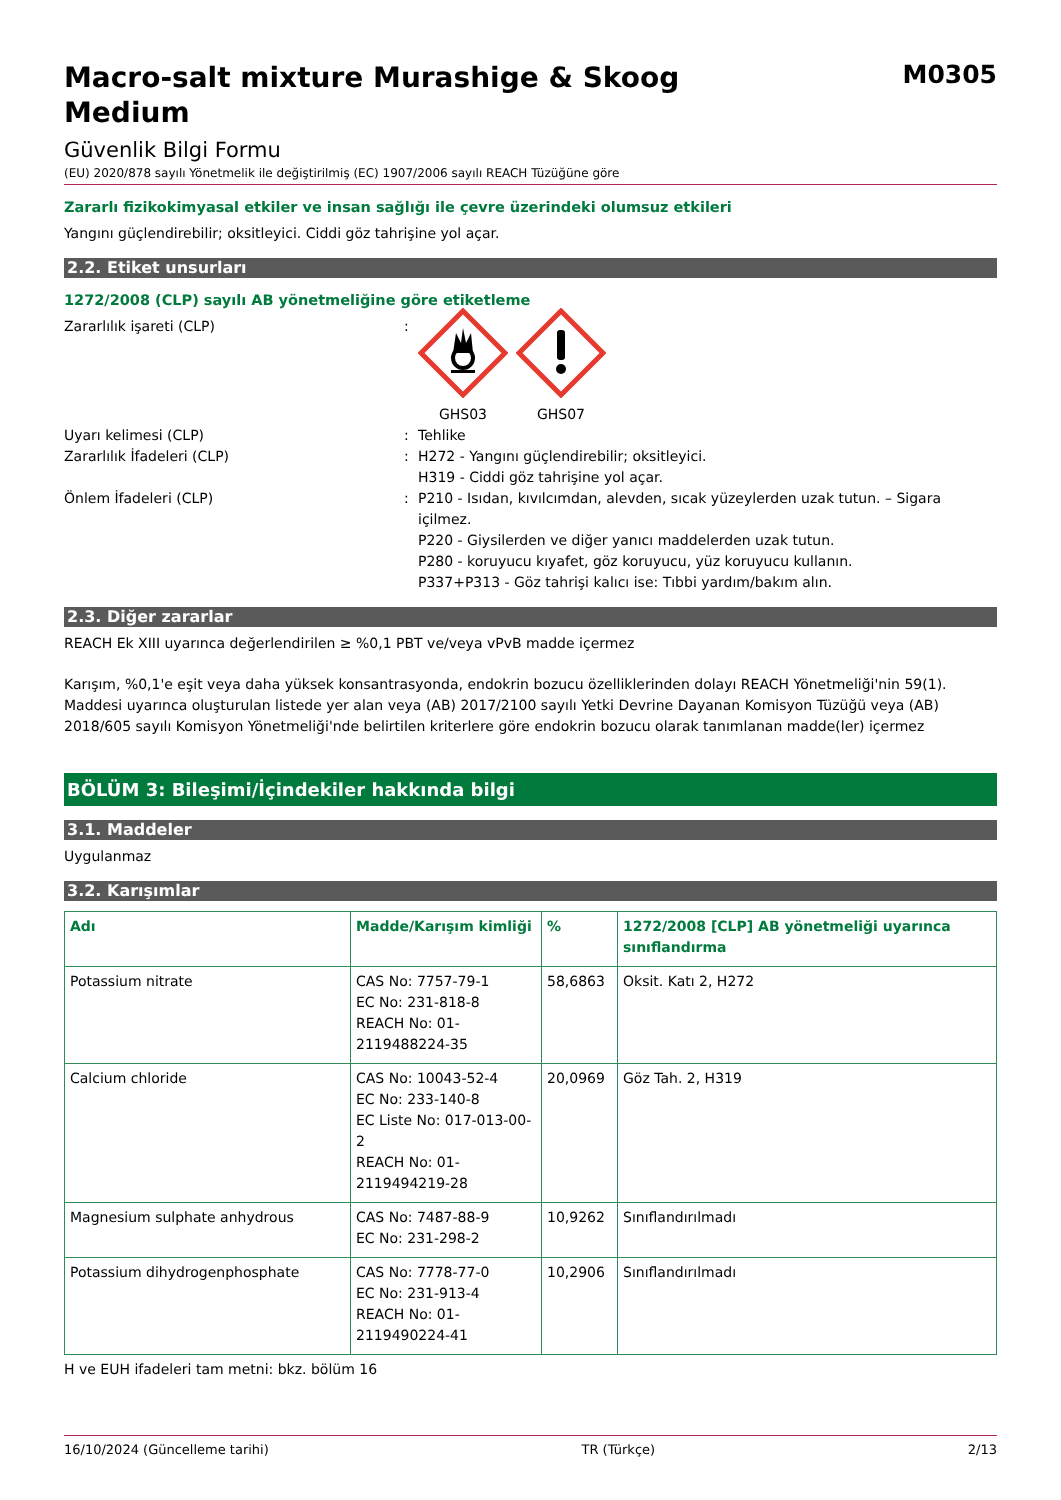Macro-salt mixture Murashige & Skoog
Medium
M0305
Güvenlik Bilgi Formu
(EU) 2020/878 sayılı Yönetmelik ile değiştirilmiş (EC) 1907/2006 sayılı REACH Tüzüğüne göre
Zararlı fizikokimyasal etkiler ve insan sağlığı ile çevre üzerindeki olumsuz etkileri
Yangını güçlendirebilir; oksitleyici. Ciddi göz tahrişine yol açar.
2.2. Etiket unsurları
1272/2008 (CLP) sayılı AB yönetmeliğine göre etiketleme
Zararlılık işareti (CLP) :
GHS03
GHS07
Uyarı kelimesi (CLP) : Tehlike
Zararlılık İfadeleri (CLP) : H272 - Yangını güçlendirebilir; oksitleyici.
H319 - Ciddi göz tahrişine yol açar.
Önlem İfadeleri (CLP) : P210 - Isıdan, kıvılcımdan, alevden, sıcak yüzeylerden uzak tutun. – Sigara içilmez.
P220 - Giysilerden ve diğer yanıcı maddelerden uzak tutun.
P280 - koruyucu kıyafet, göz koruyucu, yüz koruyucu kullanın.
P337+P313 - Göz tahrişi kalıcı ise: Tıbbi yardım/bakım alın.
2.3. Diğer zararlar
REACH Ek XIII uyarınca değerlendirilen ≥ %0,1 PBT ve/veya vPvB madde içermez
Karışım, %0,1'e eşit veya daha yüksek konsantrasyonda, endokrin bozucu özelliklerinden dolayı REACH Yönetmeliği'nin 59(1). Maddesi uyarınca oluşturulan listede yer alan veya (AB) 2017/2100 sayılı Yetki Devrine Dayanan Komisyon Tüzüğü veya (AB) 2018/605 sayılı Komisyon Yönetmeliği'nde belirtilen kriterlere göre endokrin bozucu olarak tanımlanan madde(ler) içermez
BÖLÜM 3: Bileşimi/İçindekiler hakkında bilgi
3.1. Maddeler
Uygulanmaz
3.2. Karışımlar
| Adı | Madde/Karışım kimliği | % | 1272/2008 [CLP] AB yönetmeliği uyarınca sınıflandırma |
| --- | --- | --- | --- |
| Potassium nitrate | CAS No: 7757-79-1 EC No: 231-818-8 REACH No: 01-2119488224-35 | 58,6863 | Oksit. Katı 2, H272 |
| Calcium chloride | CAS No: 10043-52-4 EC No: 233-140-8 EC Liste No: 017-013-00-2 REACH No: 01-2119494219-28 | 20,0969 | Göz Tah. 2, H319 |
| Magnesium sulphate anhydrous | CAS No: 7487-88-9 EC No: 231-298-2 | 10,9262 | Sınıflandırılmadı |
| Potassium dihydrogenphosphate | CAS No: 7778-77-0 EC No: 231-913-4 REACH No: 01-2119490224-41 | 10,2906 | Sınıflandırılmadı |
H ve EUH ifadeleri tam metni: bkz. bölüm 16
16/10/2024 (Güncelleme tarihi) TR (Türkçe) 2/13